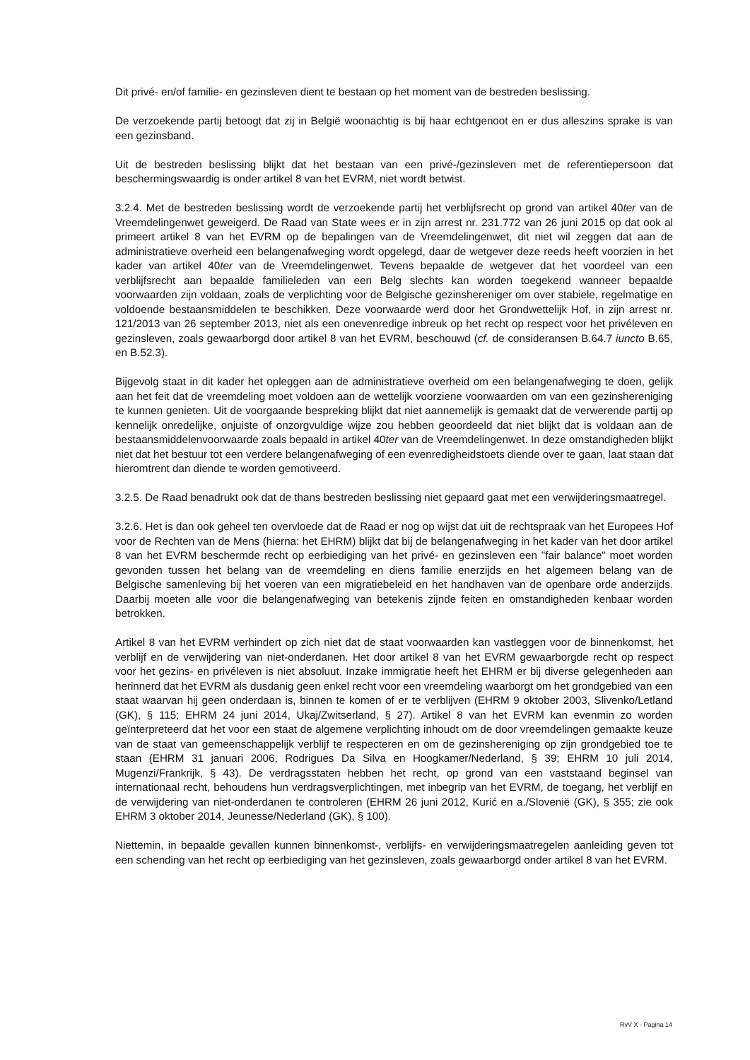Dit privé- en/of familie- en gezinsleven dient te bestaan op het moment van de bestreden beslissing.
De verzoekende partij betoogt dat zij in België woonachtig is bij haar echtgenoot en er dus alleszins sprake is van een gezinsband.
Uit de bestreden beslissing blijkt dat het bestaan van een privé-/gezinsleven met de referentiepersoon dat beschermingswaardig is onder artikel 8 van het EVRM, niet wordt betwist.
3.2.4. Met de bestreden beslissing wordt de verzoekende partij het verblijfsrecht op grond van artikel 40ter van de Vreemdelingenwet geweigerd. De Raad van State wees er in zijn arrest nr. 231.772 van 26 juni 2015 op dat ook al primeert artikel 8 van het EVRM op de bepalingen van de Vreemdelingenwet, dit niet wil zeggen dat aan de administratieve overheid een belangenafweging wordt opgelegd, daar de wetgever deze reeds heeft voorzien in het kader van artikel 40ter van de Vreemdelingenwet. Tevens bepaalde de wetgever dat het voordeel van een verblijfsrecht aan bepaalde familieleden van een Belg slechts kan worden toegekend wanneer bepaalde voorwaarden zijn voldaan, zoals de verplichting voor de Belgische gezinshereniger om over stabiele, regelmatige en voldoende bestaansmiddelen te beschikken. Deze voorwaarde werd door het Grondwettelijk Hof, in zijn arrest nr. 121/2013 van 26 september 2013, niet als een onevenredige inbreuk op het recht op respect voor het privéleven en gezinsleven, zoals gewaarborgd door artikel 8 van het EVRM, beschouwd (cf. de consideransen B.64.7 iuncto B.65, en B.52.3).
Bijgevolg staat in dit kader het opleggen aan de administratieve overheid om een belangenafweging te doen, gelijk aan het feit dat de vreemdeling moet voldoen aan de wettelijk voorziene voorwaarden om van een gezinshereniging te kunnen genieten. Uit de voorgaande bespreking blijkt dat niet aannemelijk is gemaakt dat de verwerende partij op kennelijk onredelijke, onjuiste of onzorgvuldige wijze zou hebben geoordeeld dat niet blijkt dat is voldaan aan de bestaansmiddelenvoorwaarde zoals bepaald in artikel 40ter van de Vreemdelingenwet. In deze omstandigheden blijkt niet dat het bestuur tot een verdere belangenafweging of een evenredigheidstoets diende over te gaan, laat staan dat hieromtrent dan diende te worden gemotiveerd.
3.2.5. De Raad benadrukt ook dat de thans bestreden beslissing niet gepaard gaat met een verwijderingsmaatregel.
3.2.6. Het is dan ook geheel ten overvloede dat de Raad er nog op wijst dat uit de rechtspraak van het Europees Hof voor de Rechten van de Mens (hierna: het EHRM) blijkt dat bij de belangenafweging in het kader van het door artikel 8 van het EVRM beschermde recht op eerbiediging van het privé- en gezinsleven een "fair balance" moet worden gevonden tussen het belang van de vreemdeling en diens familie enerzijds en het algemeen belang van de Belgische samenleving bij het voeren van een migratiebeleid en het handhaven van de openbare orde anderzijds. Daarbij moeten alle voor die belangenafweging van betekenis zijnde feiten en omstandigheden kenbaar worden betrokken.
Artikel 8 van het EVRM verhindert op zich niet dat de staat voorwaarden kan vastleggen voor de binnenkomst, het verblijf en de verwijdering van niet-onderdanen. Het door artikel 8 van het EVRM gewaarborgde recht op respect voor het gezins- en privéleven is niet absoluut. Inzake immigratie heeft het EHRM er bij diverse gelegenheden aan herinnerd dat het EVRM als dusdanig geen enkel recht voor een vreemdeling waarborgt om het grondgebied van een staat waarvan hij geen onderdaan is, binnen te komen of er te verblijven (EHRM 9 oktober 2003, Slivenko/Letland (GK), § 115; EHRM 24 juni 2014, Ukaj/Zwitserland, § 27). Artikel 8 van het EVRM kan evenmin zo worden geïnterpreteerd dat het voor een staat de algemene verplichting inhoudt om de door vreemdelingen gemaakte keuze van de staat van gemeenschappelijk verblijf te respecteren en om de gezinshereniging op zijn grondgebied toe te staan (EHRM 31 januari 2006, Rodrigues Da Silva en Hoogkamer/Nederland, § 39; EHRM 10 juli 2014, Mugenzi/Frankrijk, § 43). De verdragsstaten hebben het recht, op grond van een vaststaand beginsel van internationaal recht, behoudens hun verdragsverplichtingen, met inbegrip van het EVRM, de toegang, het verblijf en de verwijdering van niet-onderdanen te controleren (EHRM 26 juni 2012, Kurić en a./Slovenië (GK), § 355; zie ook EHRM 3 oktober 2014, Jeunesse/Nederland (GK), § 100).
Niettemin, in bepaalde gevallen kunnen binnenkomst-, verblijfs- en verwijderingsmaatregelen aanleiding geven tot een schending van het recht op eerbiediging van het gezinsleven, zoals gewaarborgd onder artikel 8 van het EVRM.
RvV X - Pagina 14